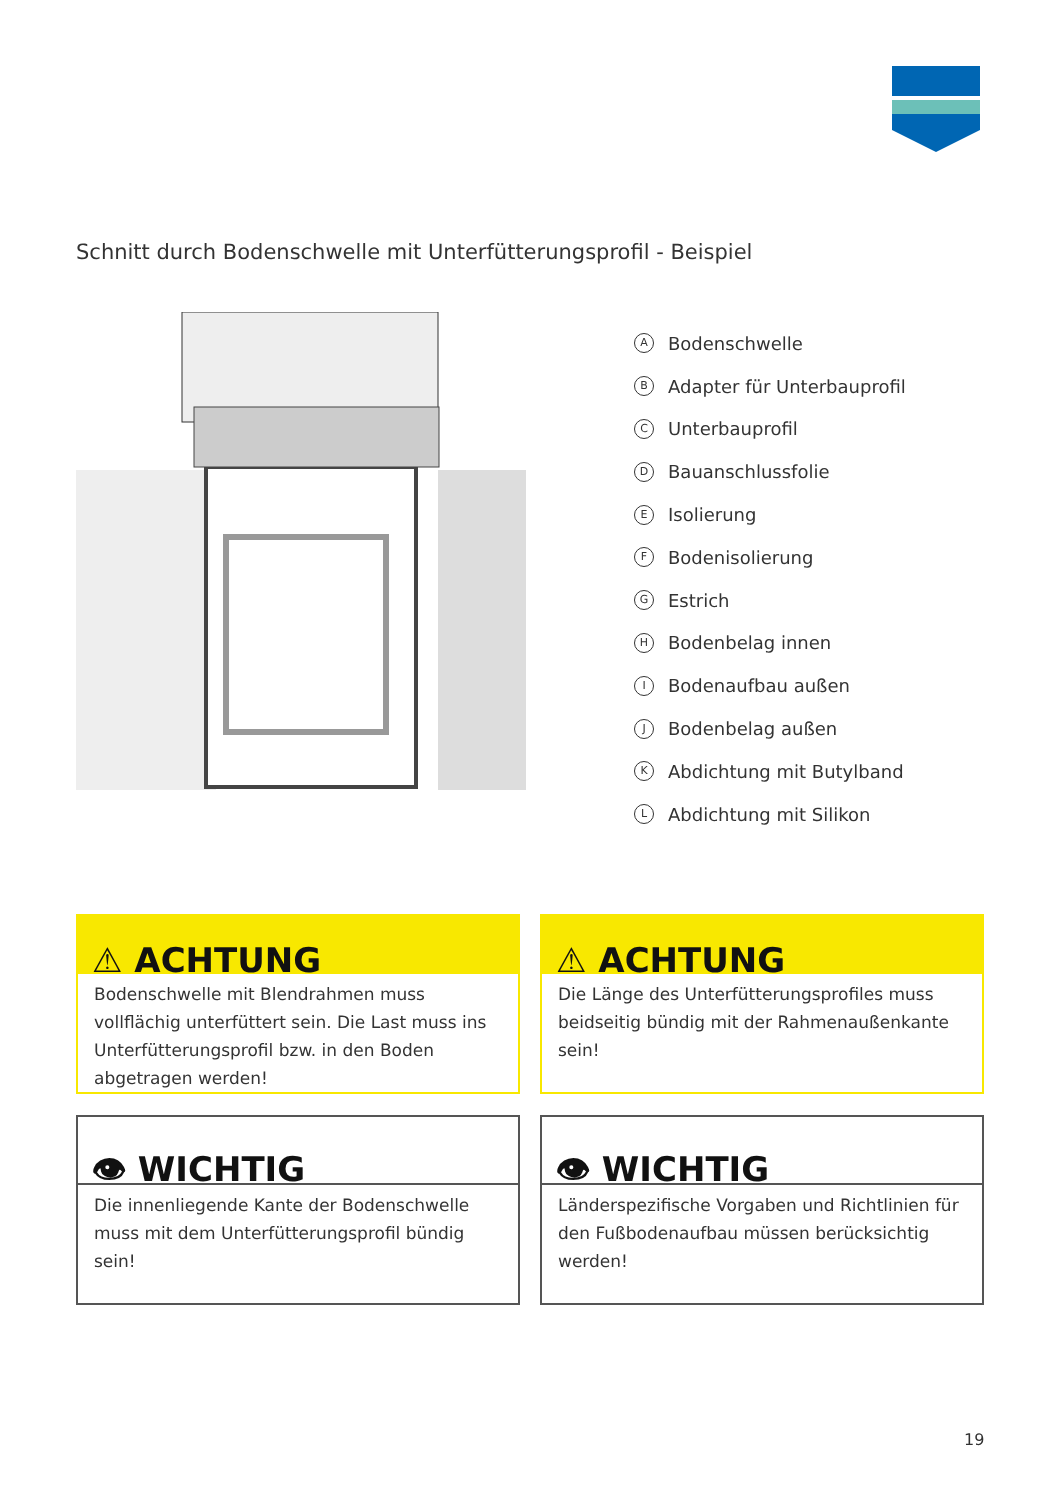Schnitt durch Bodenschwelle mit Unterfütterungsprofil - Beispiel
A Bodenschwelle
B Adapter für Unterbauprofil
C Unterbauprofil
D Bauanschlussfolie
E Isolierung
F Bodenisolierung
G Estrich
H Bodenbelag innen
I Bodenaufbau außen
J Bodenbelag außen
K Abdichtung mit Butylband
L Abdichtung mit Silikon
⚠ ACHTUNG
Bodenschwelle mit Blendrahmen muss vollflächig unterfüttert sein. Die Last muss ins Unterfütterungsprofil bzw. in den Boden abgetragen werden!
⚠ ACHTUNG
Die Länge des Unterfütterungsprofiles muss beidseitig bündig mit der Rahmenaußenkante sein!
👁 WICHTIG
Die innenliegende Kante der Bodenschwelle muss mit dem Unterfütterungsprofil bündig sein!
👁 WICHTIG
Länderspezifische Vorgaben und Richtlinien für den Fußbodenaufbau müssen berücksichtig werden!
19